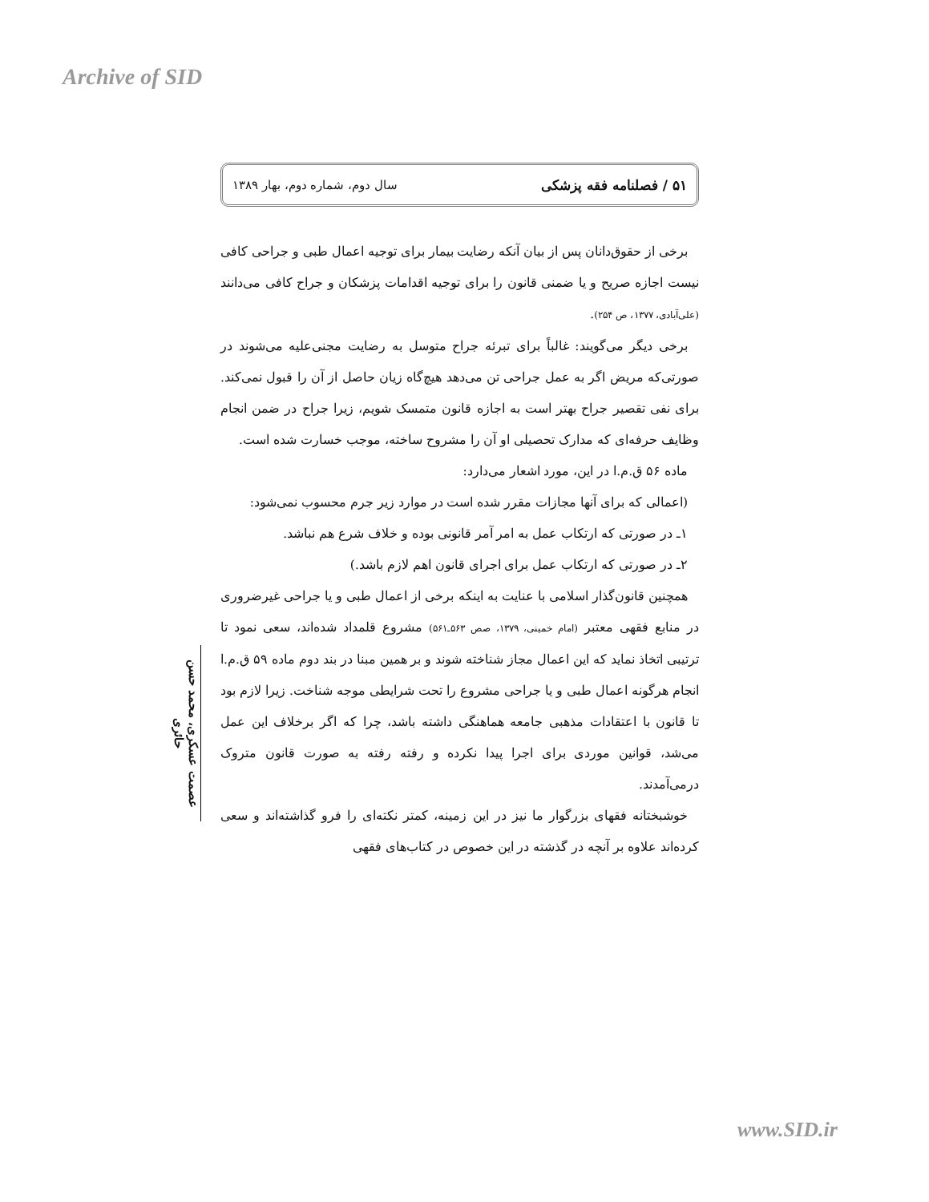Archive of SID
۵۱ / فصلنامه فقه پزشکی سال دوم، شماره دوم، بهار ۱۳۸۹
برخی از حقوق‌دانان پس از بیان آنکه رضایت بیمار برای توجیه اعمال طبی و جراحی کافی نیست اجازه صریح و یا ضمنی قانون را برای توجیه اقدامات پزشکان و جراح کافی می‌دانند (علی‌آبادی، ۱۳۷۷، ص ۲۵۴).
برخی دیگر می‌گویند: غالباً برای تبرئه جراح متوسل به رضایت مجنی‌علیه می‌شوند در صورتی‌که مریض اگر به عمل جراحی تن می‌دهد هیچ‌گاه زیان حاصل از آن را قبول نمی‌کند. برای نفی تقصیر جراح بهتر است به اجازه قانون متمسک شویم، زیرا جراح در ضمن انجام وظایف حرفه‌ای که مدارک تحصیلی او آن را مشروح ساخته، موجب خسارت شده است.
ماده ۵۶ ق.م.ا در این، مورد اشعار می‌دارد:
(اعمالی که برای آنها مجازات مقرر شده است در موارد زیر جرم محسوب نمی‌شود:
۱ـ در صورتی که ارتکاب عمل به امر آمر قانونی بوده و خلاف شرع هم نباشد.
۲ـ در صورتی که ارتکاب عمل برای اجرای قانون اهم لازم باشد.)
همچنین قانون‌گذار اسلامی با عنایت به اینکه برخی از اعمال طبی و یا جراحی غیرضروری در منابع فقهی معتبر (امام خمینی، ۱۳۷۹، صص ۵۶۳ـ۵۶۱) مشروع قلمداد شده‌اند، سعی نمود تا ترتیبی اتخاذ نماید که این اعمال مجاز شناخته شوند و بر همین مبنا در بند دوم ماده ۵۹ ق.م.ا انجام هرگونه اعمال طبی و یا جراحی مشروع را تحت شرایطی موجه شناخت. زیرا لازم بود تا قانون با اعتقادات مذهبی جامعه هماهنگی داشته باشد، چرا که اگر برخلاف این عمل می‌شد، قوانین موردی برای اجرا پیدا نکرده و رفته رفته به صورت قانون متروک درمی‌آمدند.
خوشبختانه فقهای بزرگوار ما نیز در این زمینه، کمتر نکته‌ای را فرو گذاشته‌اند و سعی کرده‌اند علاوه بر آنچه در گذشته در این خصوص در کتاب‌های فقهی
عصمت عسکری، محمد حسن حائری
www.SID.ir